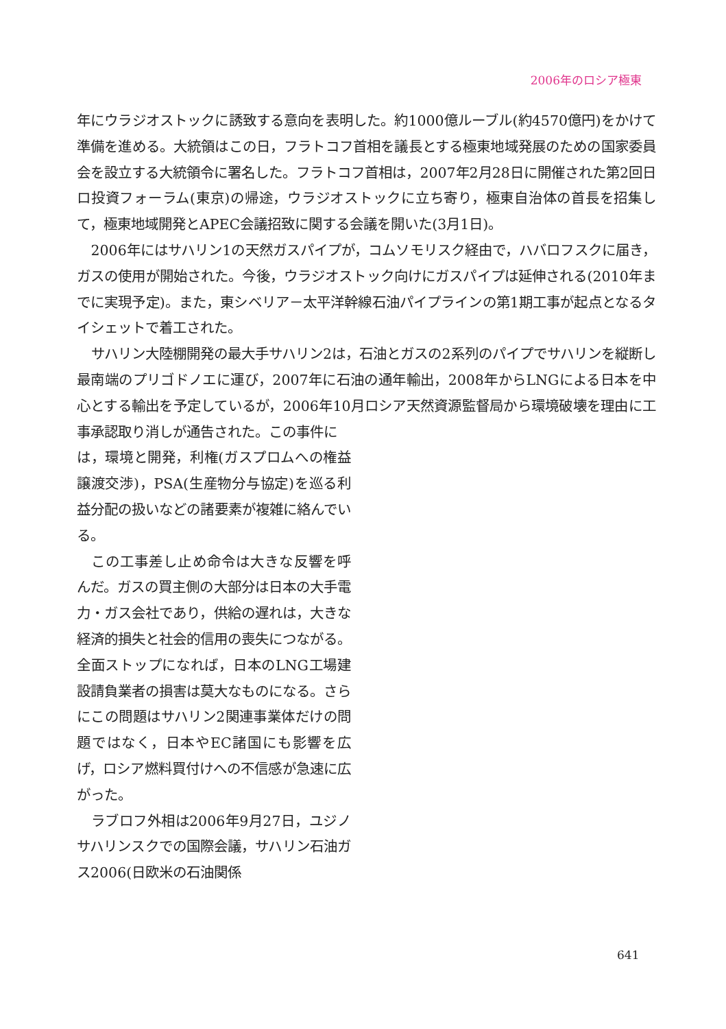2006年のロシア極東
年にウラジオストックに誘致する意向を表明した。約1000億ルーブル(約4570億円)をかけて準備を進める。大統領はこの日，フラトコフ首相を議長とする極東地域発展のための国家委員会を設立する大統領令に署名した。フラトコフ首相は，2007年2月28日に開催された第2回日ロ投資フォーラム(東京)の帰途，ウラジオストックに立ち寄り，極東自治体の首長を招集して，極東地域開発とAPEC会議招致に関する会議を開いた(3月1日)。
2006年にはサハリン1の天然ガスパイプが，コムソモリスク経由で，ハバロフスクに届き，ガスの使用が開始された。今後，ウラジオストック向けにガスパイプは延伸される(2010年までに実現予定)。また，東シベリア－太平洋幹線石油パイプラインの第1期工事が起点となるタイシェットで着工された。
サハリン大陸棚開発の最大手サハリン2は，石油とガスの2系列のパイプでサハリンを縦断し最南端のプリゴドノエに運び，2007年に石油の通年輸出，2008年からLNGによる日本を中心とする輸出を予定しているが，2006年10月ロシア天然資源監督局から環境破壊を理由に工事承認取り消しが通告された。この事件に
は，環境と開発，利権(ガスプロムへの権益譲渡交渉)，PSA(生産物分与協定)を巡る利益分配の扱いなどの諸要素が複雑に絡んでいる。
この工事差し止め命令は大きな反響を呼んだ。ガスの買主側の大部分は日本の大手電力・ガス会社であり，供給の遅れは，大きな経済的損失と社会的信用の喪失につながる。全面ストップになれば，日本のLNG工場建設請負業者の損害は莫大なものになる。さらにこの問題はサハリン2関連事業体だけの問題ではなく，日本やEC諸国にも影響を広げ，ロシア燃料買付けへの不信感が急速に広がった。
ラブロフ外相は2006年9月27日，ユジノサハリンスクでの国際会議，サハリン石油ガス2006(日欧米の石油関係
641